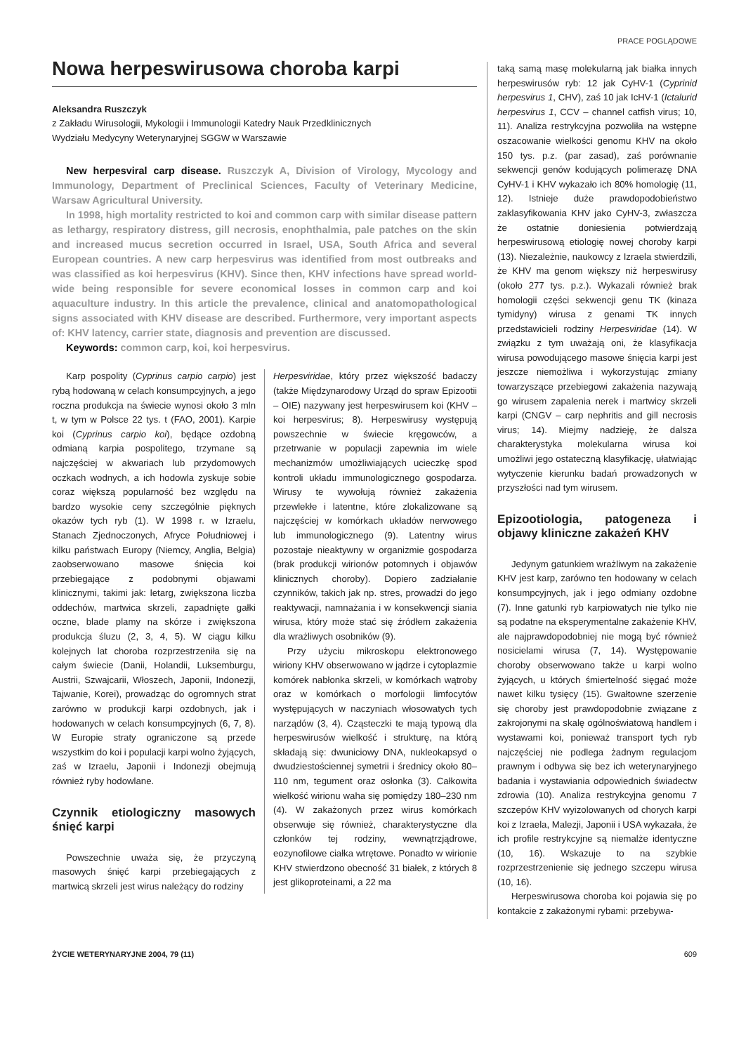PRACE POGLĄDOWE
Nowa herpeswirusowa choroba karpi
Aleksandra Ruszczyk
z Zakładu Wirusologii, Mykologii i Immunologii Katedry Nauk Przedklinicznych
Wydziału Medycyny Weterynaryjnej SGGW w Warszawie
New herpesviral carp disease. Ruszczyk A, Division of Virology, Mycology and Immunology, Department of Preclinical Sciences, Faculty of Veterinary Medicine, Warsaw Agricultural University.
In 1998, high mortality restricted to koi and common carp with similar disease pattern as lethargy, respiratory distress, gill necrosis, enophthalmia, pale patches on the skin and increased mucus secretion occurred in Israel, USA, South Africa and several European countries. A new carp herpesvirus was identified from most outbreaks and was classified as koi herpesvirus (KHV). Since then, KHV infections have spread world-wide being responsible for severe economical losses in common carp and koi aquaculture industry. In this article the prevalence, clinical and anatomopathological signs associated with KHV disease are described. Furthermore, very important aspects of: KHV latency, carrier state, diagnosis and prevention are discussed.
Keywords: common carp, koi, koi herpesvirus.
Karp pospolity (Cyprinus carpio carpio) jest rybą hodowaną w celach konsumpcyjnych, a jego roczna produkcja na świecie wynosi około 3 mln t, w tym w Polsce 22 tys. t (FAO, 2001). Karpie koi (Cyprinus carpio koi), będące ozdobną odmianą karpia pospolitego, trzymane są najczęściej w akwariach lub przydomowych oczkach wodnych, a ich hodowla zyskuje sobie coraz większą popularność bez względu na bardzo wysokie ceny szczególnie pięknych okazów tych ryb (1). W 1998 r. w Izraelu, Stanach Zjednoczonych, Afryce Południowej i kilku państwach Europy (Niemcy, Anglia, Belgia) zaobserwowano masowe śnięcia koi przebiegające z podobnymi objawami klinicznymi, takimi jak: letarg, zwiększona liczba oddechów, martwica skrzeli, zapadnięte gałki oczne, blade plamy na skórze i zwiększona produkcja śluzu (2, 3, 4, 5). W ciągu kilku kolejnych lat choroba rozprzestrzeniła się na całym świecie (Danii, Holandii, Luksemburgu, Austrii, Szwajcarii, Włoszech, Japonii, Indonezji, Tajwanie, Korei), prowadząc do ogromnych strat zarówno w produkcji karpi ozdobnych, jak i hodowanych w celach konsumpcyjnych (6, 7, 8). W Europie straty ograniczone są przede wszystkim do koi i populacji karpi wolno żyjących, zaś w Izraelu, Japonii i Indonezji obejmują również ryby hodowlane.
Czynnik etiologiczny masowych śnięć karpi
Powszechnie uważa się, że przyczyną masowych śnięć karpi przebiegających z martwicą skrzeli jest wirus należący do rodziny
Herpesviridae, który przez większość badaczy (także Międzynarodowy Urząd do spraw Epizootii – OIE) nazywany jest herpeswirusem koi (KHV – koi herpesvirus; 8). Herpeswirusy występują powszechnie w świecie kręgowców, a przetrwanie w populacji zapewnia im wiele mechanizmów umożliwiających ucieczkę spod kontroli układu immunologicznego gospodarza. Wirusy te wywołują również zakażenia przewlekłe i latentne, które zlokalizowane są najczęściej w komórkach układów nerwowego lub immunologicznego (9). Latentny wirus pozostaje nieaktywny w organizmie gospodarza (brak produkcji wirionów potomnych i objawów klinicznych choroby). Dopiero zadziałanie czynników, takich jak np. stres, prowadzi do jego reaktywacji, namnażania i w konsekwencji siania wirusa, który może stać się źródłem zakażenia dla wrażliwych osobników (9).
Przy użyciu mikroskopu elektronowego wiriony KHV obserwowano w jądrze i cytoplazmie komórek nabłonka skrzeli, w komórkach wątroby oraz w komórkach o morfologii limfocytów występujących w naczyniach włosowatych tych narządów (3, 4). Cząsteczki te mają typową dla herpeswirusów wielkość i strukturę, na którą składają się: dwuniciowy DNA, nukleokapsyd o dwudziestościennej symetrii i średnicy około 80–110 nm, tegument oraz osłonka (3). Całkowita wielkość wirionu waha się pomiędzy 180–230 nm (4). W zakażonych przez wirus komórkach obserwuje się również, charakterystyczne dla członków tej rodziny, wewnątrzjądrowe, eozynofilowe ciałka wtrętowe. Ponadto w wirionie KHV stwierdzono obecność 31 białek, z których 8 jest glikoproteinami, a 22 ma
taką samą masę molekularną jak białka innych herpeswirusów ryb: 12 jak CyHV-1 (Cyprinid herpesvirus 1, CHV), zaś 10 jak IcHV-1 (Ictalurid herpesvirus 1, CCV – channel catfish virus; 10, 11). Analiza restrykcyjna pozwoliła na wstępne oszacowanie wielkości genomu KHV na około 150 tys. p.z. (par zasad), zaś porównanie sekwencji genów kodujących polimerazę DNA CyHV-1 i KHV wykazało ich 80% homologię (11, 12). Istnieje duże prawdopodobieństwo zaklasyfikowania KHV jako CyHV-3, zwłaszcza że ostatnie doniesienia potwierdzają herpeswirusową etiologię nowej choroby karpi (13). Niezależnie, naukowcy z Izraela stwierdzili, że KHV ma genom większy niż herpeswirusy (około 277 tys. p.z.). Wykazali również brak homologii części sekwencji genu TK (kinaza tymidyny) wirusa z genami TK innych przedstawicieli rodziny Herpesviridae (14). W związku z tym uważają oni, że klasyfikacja wirusa powodującego masowe śnięcia karpi jest jeszcze niemożliwa i wykorzystując zmiany towarzyszące przebiegowi zakażenia nazywają go wirusem zapalenia nerek i martwicy skrzeli karpi (CNGV – carp nephritis and gill necrosis virus; 14). Miejmy nadzieję, że dalsza charakterystyka molekularna wirusa koi umożliwi jego ostateczną klasyfikację, ułatwiając wytyczenie kierunku badań prowadzonych w przyszłości nad tym wirusem.
Epizootiologia, patogeneza i objawy kliniczne zakażeń KHV
Jedynym gatunkiem wrażliwym na zakażenie KHV jest karp, zarówno ten hodowany w celach konsumpcyjnych, jak i jego odmiany ozdobne (7). Inne gatunki ryb karpiowatych nie tylko nie są podatne na eksperymentalne zakażenie KHV, ale najprawdopodobniej nie mogą być również nosicielami wirusa (7, 14). Występowanie choroby obserwowano także u karpi wolno żyjących, u których śmiertelność sięgać może nawet kilku tysięcy (15). Gwałtowne szerzenie się choroby jest prawdopodobnie związane z zakrojonymi na skalę ogólnoświatową handlem i wystawami koi, ponieważ transport tych ryb najczęściej nie podlega żadnym regulacjom prawnym i odbywa się bez ich weterynaryjnego badania i wystawiania odpowiednich świadectw zdrowia (10). Analiza restrykcyjna genomu 7 szczepów KHV wyizolowanych od chorych karpi koi z Izraela, Malezji, Japonii i USA wykazała, że ich profile restrykcyjne są niemalże identyczne (10, 16). Wskazuje to na szybkie rozprzestrzenienie się jednego szczepu wirusa (10, 16).
Herpeswirusowa choroba koi pojawia się po kontakcie z zakażonymi rybami: przebywa-
ŻYCIE WETERYNARYJNE 2004, 79 (11) 609